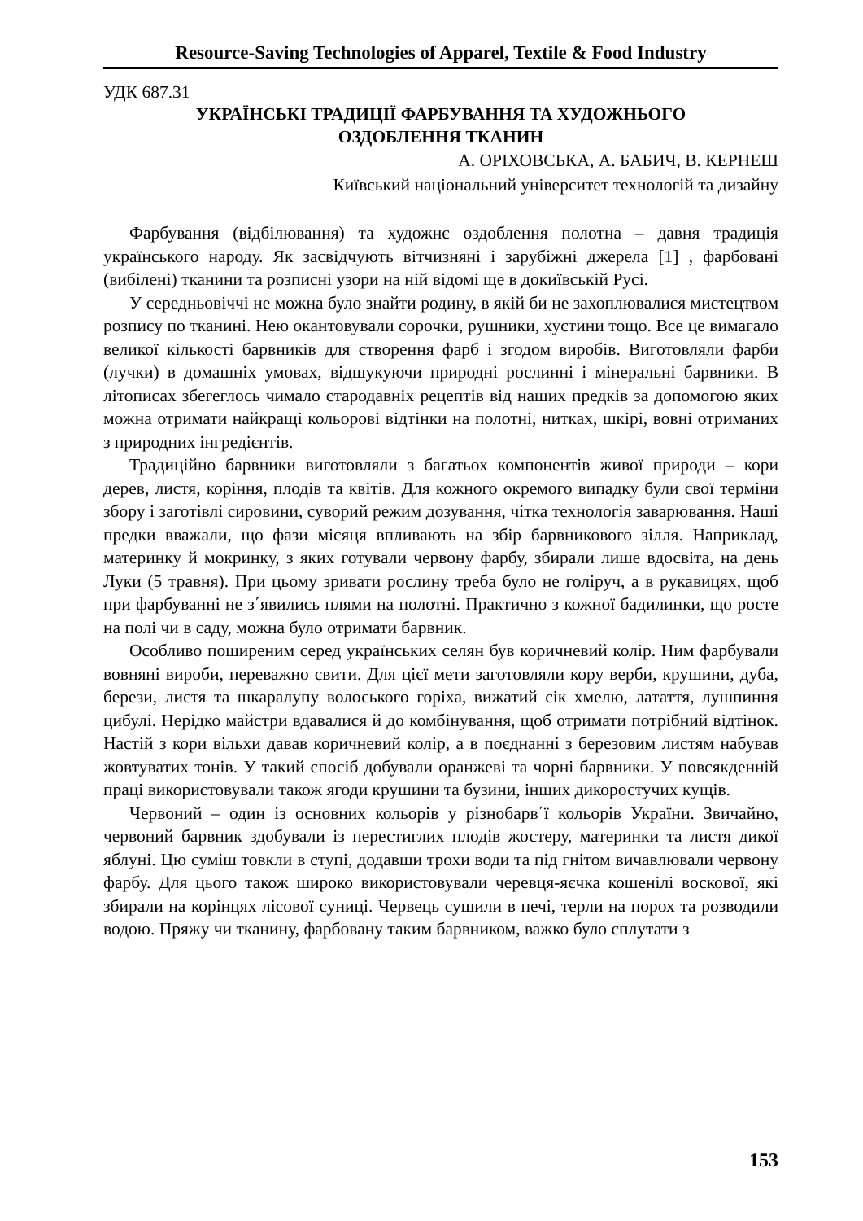Resource-Saving Technologies of Apparel, Textile & Food Industry
УДК 687.31
УКРАЇНСЬКІ ТРАДИЦІЇ ФАРБУВАННЯ ТА ХУДОЖНЬОГО
ОЗДОБЛЕННЯ ТКАНИН
А. ОРІХОВСЬКА, А. БАБИЧ, В. КЕРНЕШ
Київський національний університет технологій та дизайну
Фарбування (відбілювання) та художнє оздоблення полотна – давня традиція українського народу. Як засвідчують вітчизняні і зарубіжні джерела [1] , фарбовані (вибілені) тканини та розписні узори на ній відомі ще в докиївській Русі.
У середньовіччі не можна було знайти родину, в якій би не захоплювалися мистецтвом розпису по тканині. Нею окантовували сорочки, рушники, хустини тощо. Все це вимагало великої кількості барвників для створення фарб і згодом виробів. Виготовляли фарби (лучки) в домашніх умовах, відшукуючи природні рослинні і мінеральні барвники. В літописах збегеглось чимало стародавніх рецептів від наших предків за допомогою яких можна отримати найкращі кольорові відтінки на полотні, нитках, шкірі, вовні отриманих з природних інгредієнтів.
Традиційно барвники виготовляли з багатьох компонентів живої природи – кори дерев, листя, коріння, плодів та квітів. Для кожного окремого випадку були свої терміни збору і заготівлі сировини, суворий режим дозування, чітка технологія заварювання. Наші предки вважали, що фази місяця впливають на збір барвникового зілля. Наприклад, материнку й мокринку, з яких готували червону фарбу, збирали лише вдосвіта, на день Луки (5 травня). При цьому зривати рослину треба було не голіруч, а в рукавицях, щоб при фарбуванні не з΄явились плями на полотні. Практично з кожної бадилинки, що росте на полі чи в саду, можна було отримати барвник.
Особливо поширеним серед українських селян був коричневий колір. Ним фарбували вовняні вироби, переважно свити. Для цієї мети заготовляли кору верби, крушини, дуба, берези, листя та шкаралупу волоського горіха, вижатий сік хмелю, латаття, лушпиння цибулі. Нерідко майстри вдавалися й до комбінування, щоб отримати потрібний відтінок. Настій з кори вільхи давав коричневий колір, а в поєднанні з березовим листям набував жовтуватих тонів. У такий спосіб добували оранжеві та чорні барвники. У повсякденній праці використовували також ягоди крушини та бузини, інших дикоростучих кущів.
Червоний – один із основних кольорів у різнобарв΄ї кольорів України. Звичайно, червоний барвник здобували із перестиглих плодів жостеру, материнки та листя дикої яблуні. Цю суміш товкли в ступі, додавши трохи води та під гнітом вичавлювали червону фарбу. Для цього також широко використовували черевця-яєчка кошенілі воскової, які збирали на корінцях лісової суниці. Червець сушили в печі, терли на порох та розводили водою. Пряжу чи тканину, фарбовану таким барвником, важко було сплутати з
153